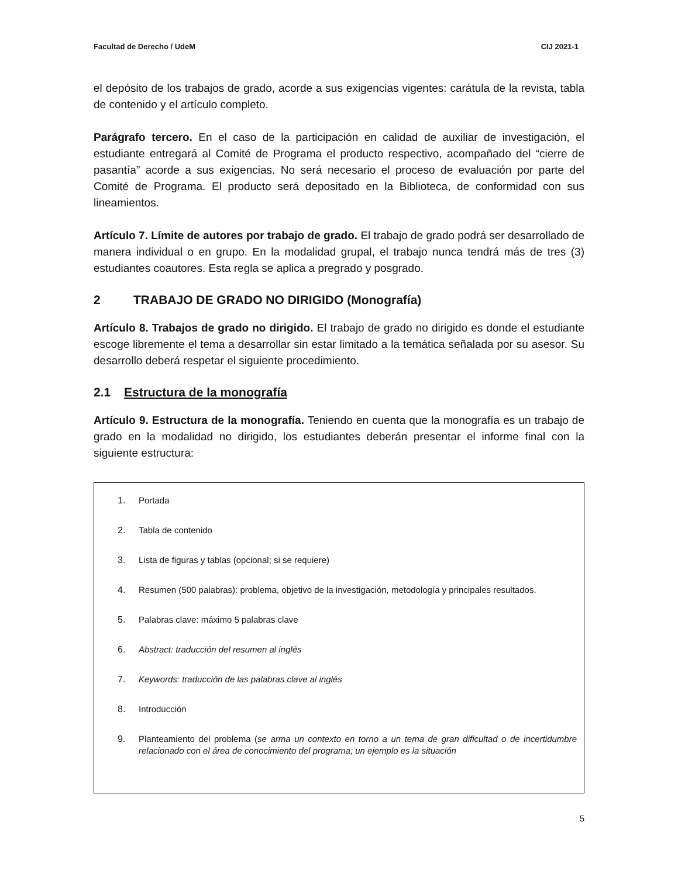Facultad de Derecho / UdeM CIJ 2021-1
el depósito de los trabajos de grado, acorde a sus exigencias vigentes: carátula de la revista, tabla de contenido y el artículo completo.
Parágrafo tercero. En el caso de la participación en calidad de auxiliar de investigación, el estudiante entregará al Comité de Programa el producto respectivo, acompañado del “cierre de pasantía” acorde a sus exigencias. No será necesario el proceso de evaluación por parte del Comité de Programa. El producto será depositado en la Biblioteca, de conformidad con sus lineamientos.
Artículo 7. Límite de autores por trabajo de grado. El trabajo de grado podrá ser desarrollado de manera individual o en grupo. En la modalidad grupal, el trabajo nunca tendrá más de tres (3) estudiantes coautores. Esta regla se aplica a pregrado y posgrado.
2 TRABAJO DE GRADO NO DIRIGIDO (Monografía)
Artículo 8. Trabajos de grado no dirigido. El trabajo de grado no dirigido es donde el estudiante escoge libremente el tema a desarrollar sin estar limitado a la temática señalada por su asesor. Su desarrollo deberá respetar el siguiente procedimiento.
2.1 Estructura de la monografía
Artículo 9. Estructura de la monografía. Teniendo en cuenta que la monografía es un trabajo de grado en la modalidad no dirigido, los estudiantes deberán presentar el informe final con la siguiente estructura:
1. Portada
2. Tabla de contenido
3. Lista de figuras y tablas (opcional; si se requiere)
4. Resumen (500 palabras): problema, objetivo de la investigación, metodología y principales resultados.
5. Palabras clave: máximo 5 palabras clave
6. Abstract: traducción del resumen al inglés
7. Keywords: traducción de las palabras clave al inglés
8. Introducción
9. Planteamiento del problema (se arma un contexto en torno a un tema de gran dificultad o de incertidumbre relacionado con el área de conocimiento del programa; un ejemplo es la situación
5